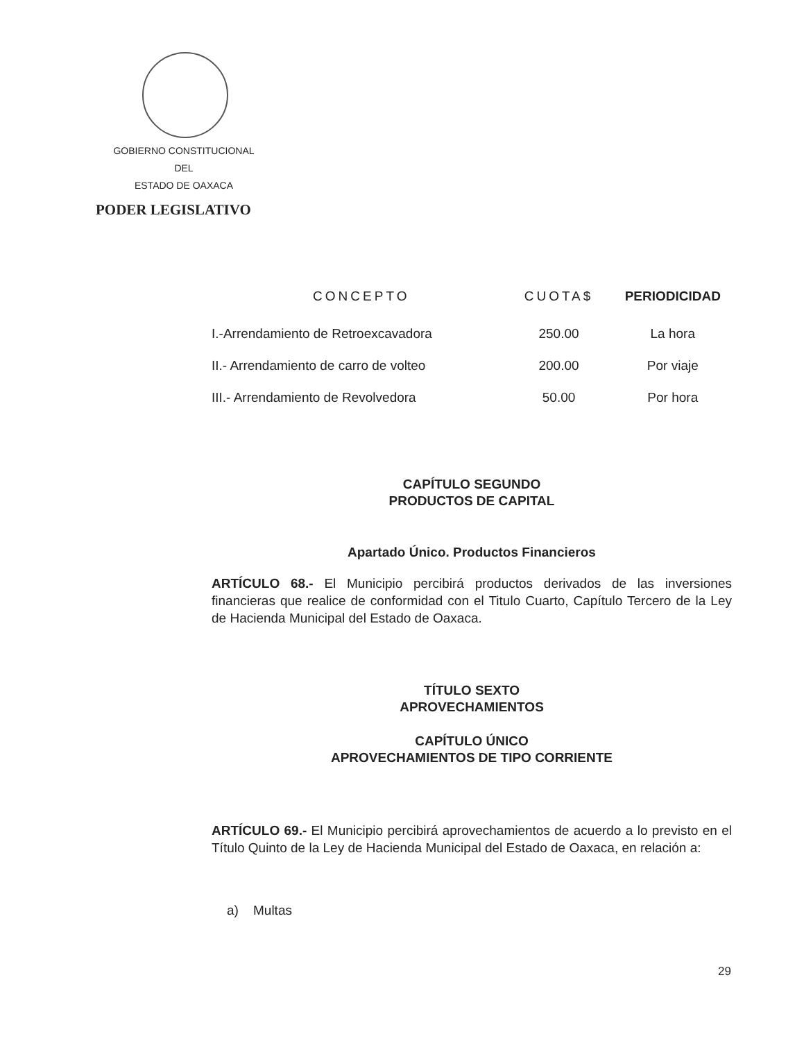GOBIERNO CONSTITUCIONAL
DEL
ESTADO DE OAXACA
PODER LEGISLATIVO
| CONCEPTO | CUOTA$ | PERIODICIDAD |
| --- | --- | --- |
| I.-Arrendamiento de Retroexcavadora | 250.00 | La hora |
| II.- Arrendamiento de carro de volteo | 200.00 | Por viaje |
| III.- Arrendamiento de Revolvedora | 50.00 | Por hora |
CAPÍTULO SEGUNDO
PRODUCTOS DE CAPITAL
Apartado Único. Productos Financieros
ARTÍCULO 68.- El Municipio percibirá productos derivados de las inversiones financieras que realice de conformidad con el Titulo Cuarto, Capítulo Tercero de la Ley de Hacienda Municipal del Estado de Oaxaca.
TÍTULO SEXTO
APROVECHAMIENTOS
CAPÍTULO ÚNICO
APROVECHAMIENTOS DE TIPO CORRIENTE
ARTÍCULO 69.- El Municipio percibirá aprovechamientos de acuerdo a lo previsto en el Título Quinto de la Ley de Hacienda Municipal del Estado de Oaxaca, en relación a:
a) Multas
29